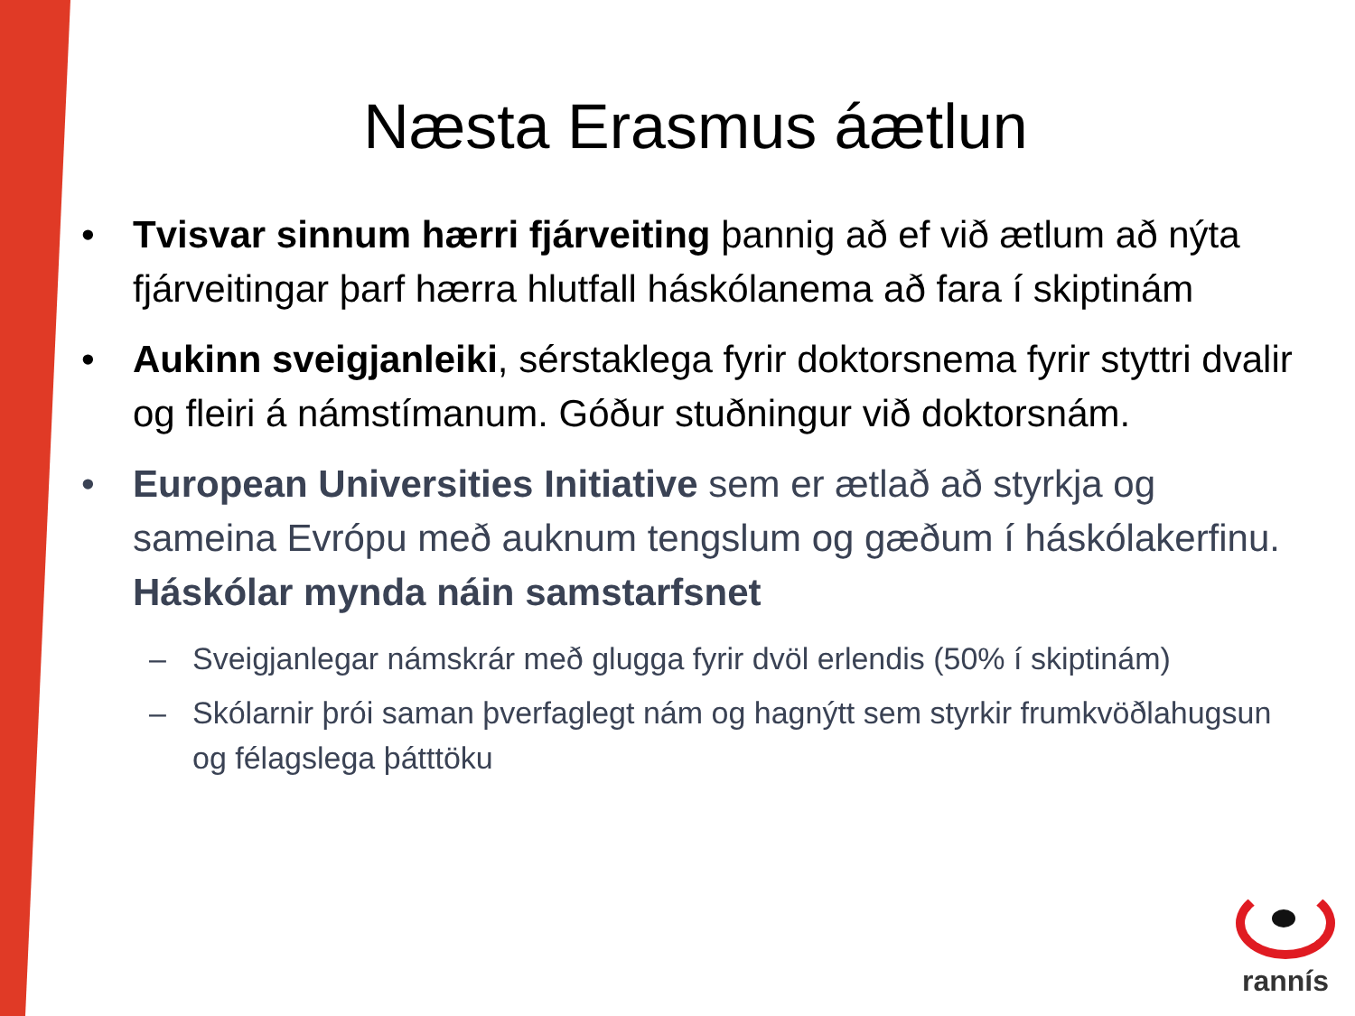Næsta Erasmus áætlun
• Tvisvar sinnum hærri fjárveiting þannig að ef við ætlum að nýta fjárveitingar þarf hærra hlutfall háskólanema að fara í skiptinám
• Aukinn sveigjanleiki, sérstaklega fyrir doktorsnema fyrir styttri dvalir og fleiri á námstímanum. Góður stuðningur við doktorsnám.
• European Universities Initiative sem er ætlað að styrkja og sameina Evrópu með auknum tengslum og gæðum í háskólakerfinu. Háskólar mynda náin samstarfsnet
– Sveigjanlegar námskrár með glugga fyrir dvöl erlendis (50% í skiptinám)
– Skólarnir þrói saman þverfaglegt nám og hagnýtt sem styrkir frumkvöðlahugsun og félagslega þátttöku
rannís